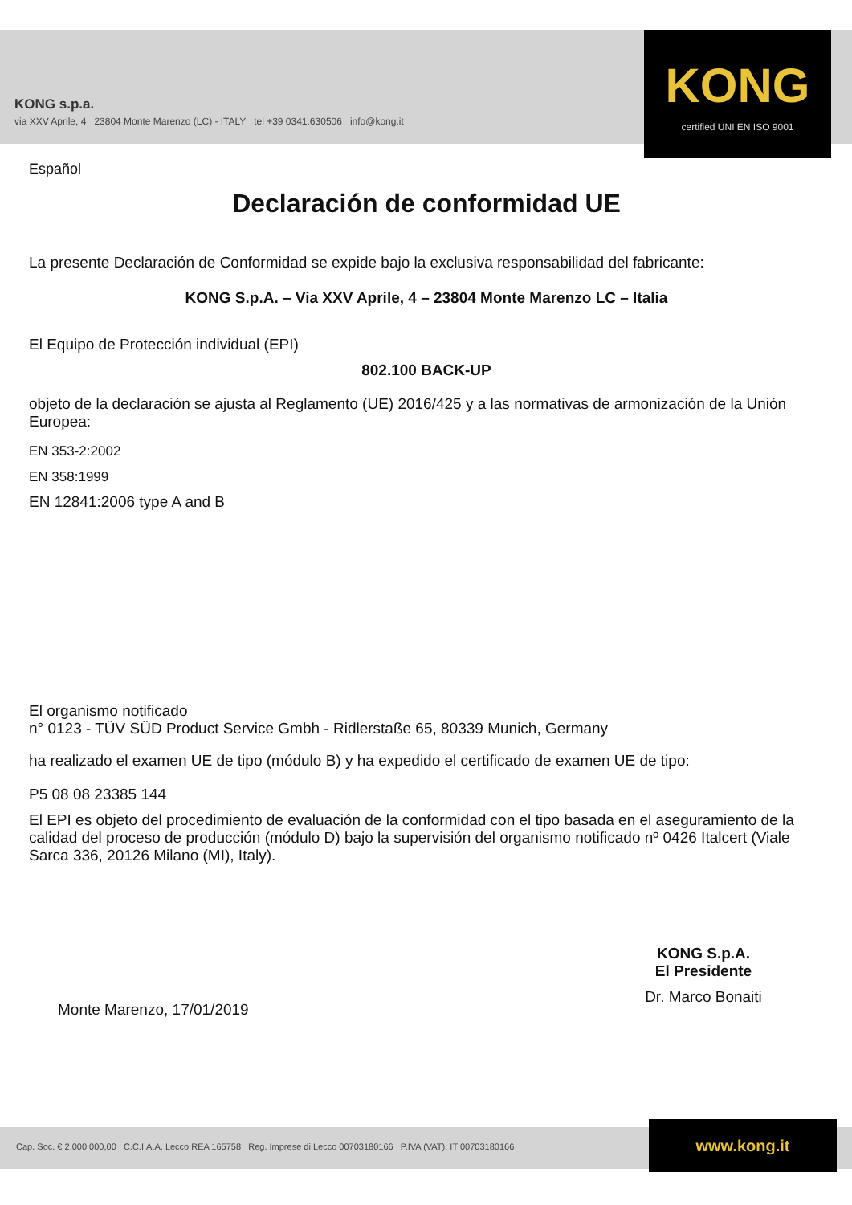KONG s.p.a.
via XXV Aprile, 4 23804 Monte Marenzo (LC) - ITALY tel +39 0341.630506 info@kong.it
KONG
certified UNI EN ISO 9001
Español
Declaración de conformidad UE
La presente Declaración de Conformidad se expide bajo la exclusiva responsabilidad del fabricante:
KONG S.p.A. – Via XXV Aprile, 4 – 23804 Monte Marenzo LC – Italia
El Equipo de Protección individual (EPI)
802.100 BACK-UP
objeto de la declaración se ajusta al Reglamento (UE) 2016/425 y a las normativas de armonización de la Unión Europea:
EN 353-2:2002
EN 358:1999
EN 12841:2006 type A and B
El organismo notificado
n° 0123 - TÜV SÜD Product Service Gmbh - Ridlerstaße 65, 80339 Munich, Germany
ha realizado el examen UE de tipo (módulo B) y ha expedido el certificado de examen UE de tipo:
P5 08 08 23385 144
El EPI es objeto del procedimiento de evaluación de la conformidad con el tipo basada en el aseguramiento de la calidad del proceso de producción (módulo D) bajo la supervisión del organismo notificado nº 0426 Italcert (Viale Sarca 336, 20126 Milano (MI), Italy).
Monte Marenzo, 17/01/2019
KONG S.p.A.
El Presidente
Dr. Marco Bonaiti
Cap. Soc. € 2.000.000,00 C.C.I.A.A. Lecco REA 165758 Reg. Imprese di Lecco 00703180166 P.IVA (VAT): IT 00703180166
www.kong.it